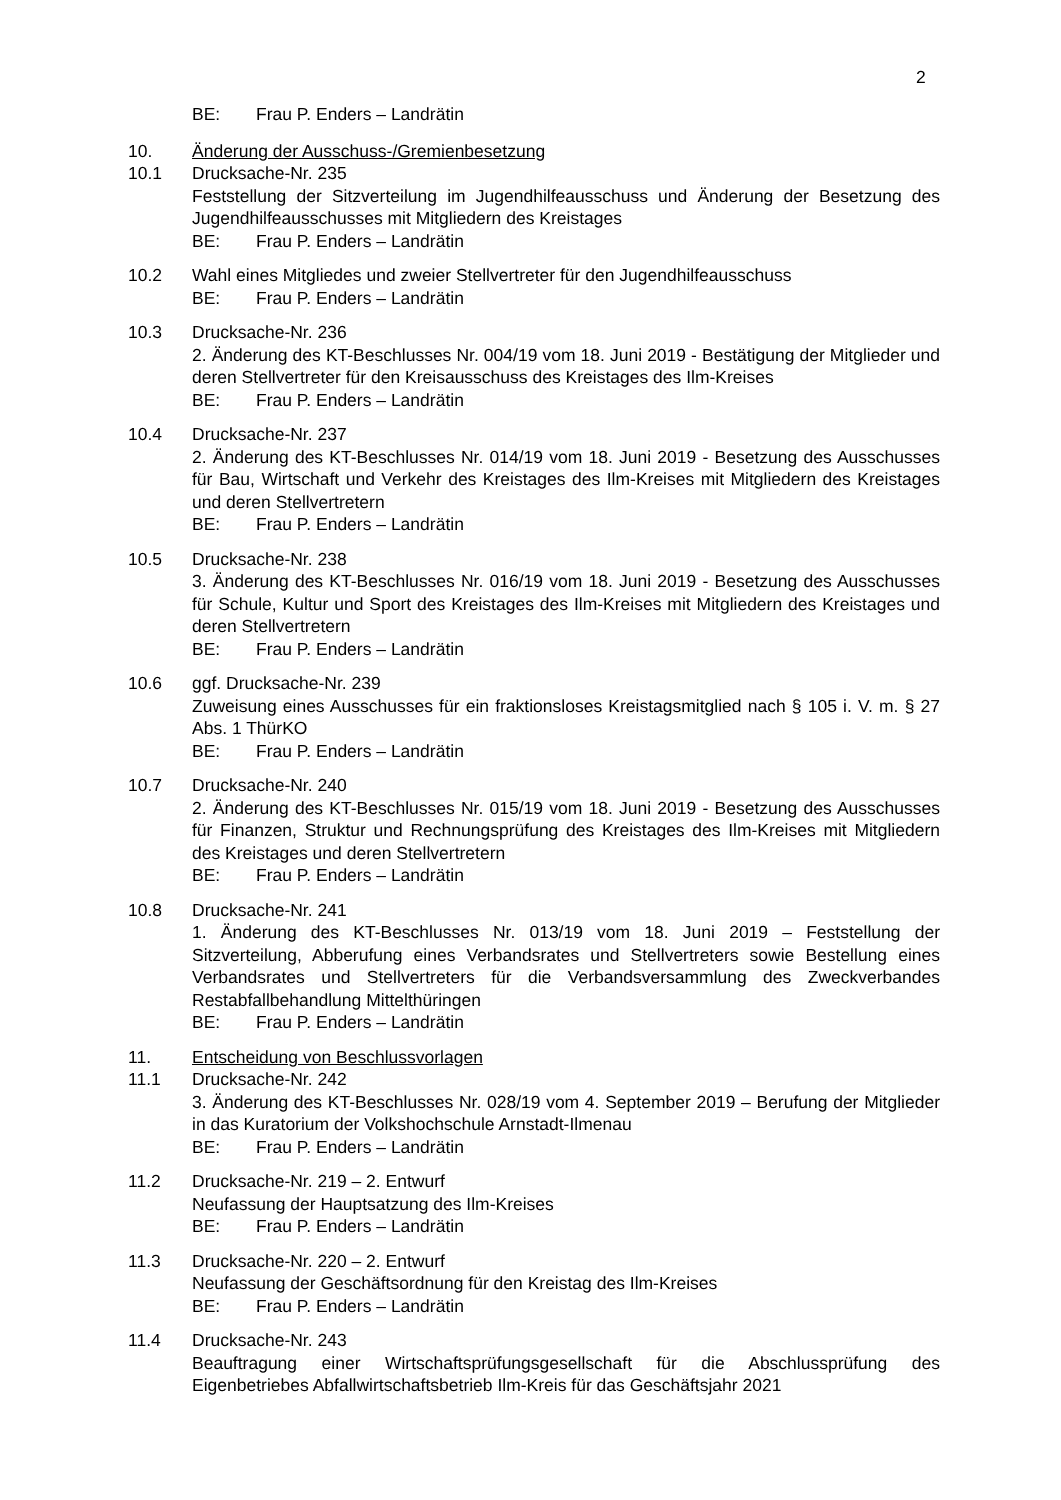2
BE: Frau P. Enders – Landrätin
10. Änderung der Ausschuss-/Gremienbesetzung
10.1 Drucksache-Nr. 235
Feststellung der Sitzverteilung im Jugendhilfeausschuss und Änderung der Besetzung des Jugendhilfeausschusses mit Mitgliedern des Kreistages
BE: Frau P. Enders – Landrätin
10.2 Wahl eines Mitgliedes und zweier Stellvertreter für den Jugendhilfeausschuss
BE: Frau P. Enders – Landrätin
10.3 Drucksache-Nr. 236
2. Änderung des KT-Beschlusses Nr. 004/19 vom 18. Juni 2019 - Bestätigung der Mitglieder und deren Stellvertreter für den Kreisausschuss des Kreistages des Ilm-Kreises
BE: Frau P. Enders – Landrätin
10.4 Drucksache-Nr. 237
2. Änderung des KT-Beschlusses Nr. 014/19 vom 18. Juni 2019 - Besetzung des Ausschusses für Bau, Wirtschaft und Verkehr des Kreistages des Ilm-Kreises mit Mitgliedern des Kreistages und deren Stellvertretern
BE: Frau P. Enders – Landrätin
10.5 Drucksache-Nr. 238
3. Änderung des KT-Beschlusses Nr. 016/19 vom 18. Juni 2019 - Besetzung des Ausschusses für Schule, Kultur und Sport des Kreistages des Ilm-Kreises mit Mitgliedern des Kreistages und deren Stellvertretern
BE: Frau P. Enders – Landrätin
10.6 ggf. Drucksache-Nr. 239
Zuweisung eines Ausschusses für ein fraktionsloses Kreistagsmitglied nach § 105 i. V. m. § 27 Abs. 1 ThürKO
BE: Frau P. Enders – Landrätin
10.7 Drucksache-Nr. 240
2. Änderung des KT-Beschlusses Nr. 015/19 vom 18. Juni 2019 - Besetzung des Ausschusses für Finanzen, Struktur und Rechnungsprüfung des Kreistages des Ilm-Kreises mit Mitgliedern des Kreistages und deren Stellvertretern
BE: Frau P. Enders – Landrätin
10.8 Drucksache-Nr. 241
1. Änderung des KT-Beschlusses Nr. 013/19 vom 18. Juni 2019 – Feststellung der Sitzverteilung, Abberufung eines Verbandsrates und Stellvertreters sowie Bestellung eines Verbandsrates und Stellvertreters für die Verbandsversammlung des Zweckverbandes Restabfallbehandlung Mittelthüringen
BE: Frau P. Enders – Landrätin
11. Entscheidung von Beschlussvorlagen
11.1 Drucksache-Nr. 242
3. Änderung des KT-Beschlusses Nr. 028/19 vom 4. September 2019 – Berufung der Mitglieder in das Kuratorium der Volkshochschule Arnstadt-Ilmenau
BE: Frau P. Enders – Landrätin
11.2 Drucksache-Nr. 219 – 2. Entwurf
Neufassung der Hauptsatzung des Ilm-Kreises
BE: Frau P. Enders – Landrätin
11.3 Drucksache-Nr. 220 – 2. Entwurf
Neufassung der Geschäftsordnung für den Kreistag des Ilm-Kreises
BE: Frau P. Enders – Landrätin
11.4 Drucksache-Nr. 243
Beauftragung einer Wirtschaftsprüfungsgesellschaft für die Abschlussprüfung des Eigenbetriebes Abfallwirtschaftsbetrieb Ilm-Kreis für das Geschäftsjahr 2021